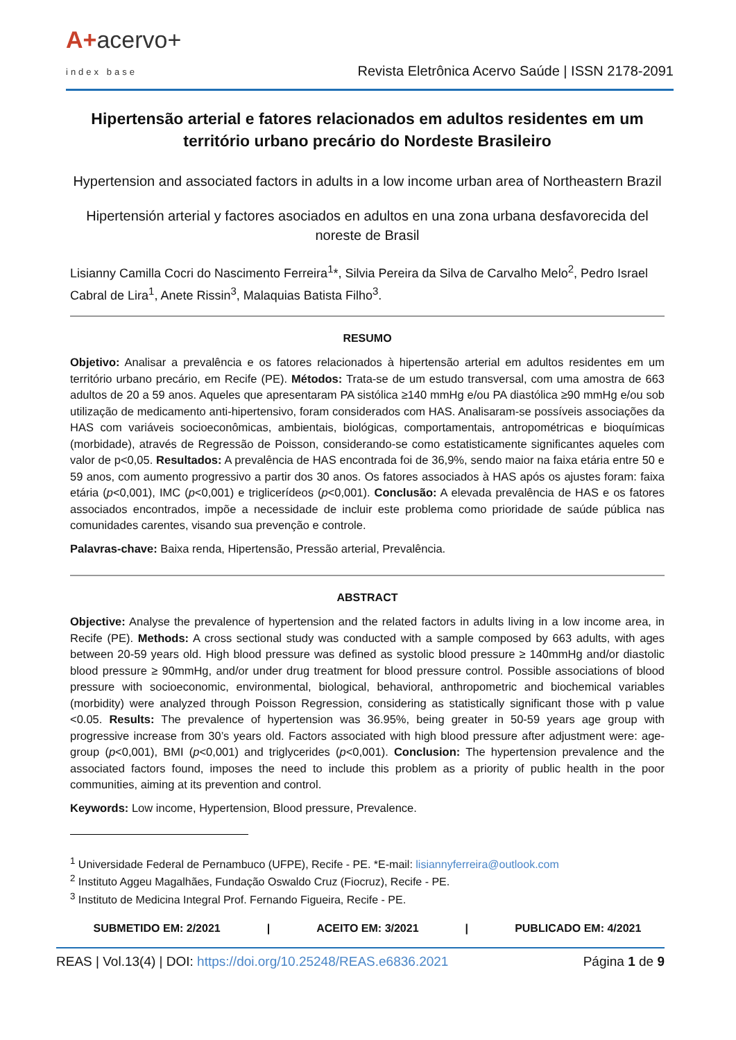A+acervo+
index base
Revista Eletrônica Acervo Saúde | ISSN 2178-2091
Hipertensão arterial e fatores relacionados em adultos residentes em um território urbano precário do Nordeste Brasileiro
Hypertension and associated factors in adults in a low income urban area of Northeastern Brazil
Hipertensión arterial y factores asociados en adultos en una zona urbana desfavorecida del noreste de Brasil
Lisianny Camilla Cocri do Nascimento Ferreira<sup>1</sup>*, Silvia Pereira da Silva de Carvalho Melo<sup>2</sup>, Pedro Israel Cabral de Lira<sup>1</sup>, Anete Rissin<sup>3</sup>, Malaquias Batista Filho<sup>3</sup>.
RESUMO
Objetivo: Analisar a prevalência e os fatores relacionados à hipertensão arterial em adultos residentes em um território urbano precário, em Recife (PE). Métodos: Trata-se de um estudo transversal, com uma amostra de 663 adultos de 20 a 59 anos. Aqueles que apresentaram PA sistólica ≥140 mmHg e/ou PA diastólica ≥90 mmHg e/ou sob utilização de medicamento anti-hipertensivo, foram considerados com HAS. Analisaram-se possíveis associações da HAS com variáveis socioeconômicas, ambientais, biológicas, comportamentais, antropométricas e bioquímicas (morbidade), através de Regressão de Poisson, considerando-se como estatisticamente significantes aqueles com valor de p<0,05. Resultados: A prevalência de HAS encontrada foi de 36,9%, sendo maior na faixa etária entre 50 e 59 anos, com aumento progressivo a partir dos 30 anos. Os fatores associados à HAS após os ajustes foram: faixa etária (p<0,001), IMC (p<0,001) e triglicerídeos (p<0,001). Conclusão: A elevada prevalência de HAS e os fatores associados encontrados, impõe a necessidade de incluir este problema como prioridade de saúde pública nas comunidades carentes, visando sua prevenção e controle.
Palavras-chave: Baixa renda, Hipertensão, Pressão arterial, Prevalência.
ABSTRACT
Objective: Analyse the prevalence of hypertension and the related factors in adults living in a low income area, in Recife (PE). Methods: A cross sectional study was conducted with a sample composed by 663 adults, with ages between 20-59 years old. High blood pressure was defined as systolic blood pressure ≥ 140mmHg and/or diastolic blood pressure ≥ 90mmHg, and/or under drug treatment for blood pressure control. Possible associations of blood pressure with socioeconomic, environmental, biological, behavioral, anthropometric and biochemical variables (morbidity) were analyzed through Poisson Regression, considering as statistically significant those with p value <0.05. Results: The prevalence of hypertension was 36.95%, being greater in 50-59 years age group with progressive increase from 30’s years old. Factors associated with high blood pressure after adjustment were: age-group (p<0,001), BMI (p<0,001) and triglycerides (p<0,001). Conclusion: The hypertension prevalence and the associated factors found, imposes the need to include this problem as a priority of public health in the poor communities, aiming at its prevention and control.
Keywords: Low income, Hypertension, Blood pressure, Prevalence.
<sup>1</sup> Universidade Federal de Pernambuco (UFPE), Recife - PE. *E-mail: lisiannyferreira@outlook.com
<sup>2</sup> Instituto Aggeu Magalhães, Fundação Oswaldo Cruz (Fiocruz), Recife - PE.
<sup>3</sup> Instituto de Medicina Integral Prof. Fernando Figueira, Recife - PE.
SUBMETIDO EM: 2/2021 | ACEITO EM: 3/2021 | PUBLICADO EM: 4/2021
REAS | Vol.13(4) | DOI: https://doi.org/10.25248/REAS.e6836.2021 Página 1 de 9